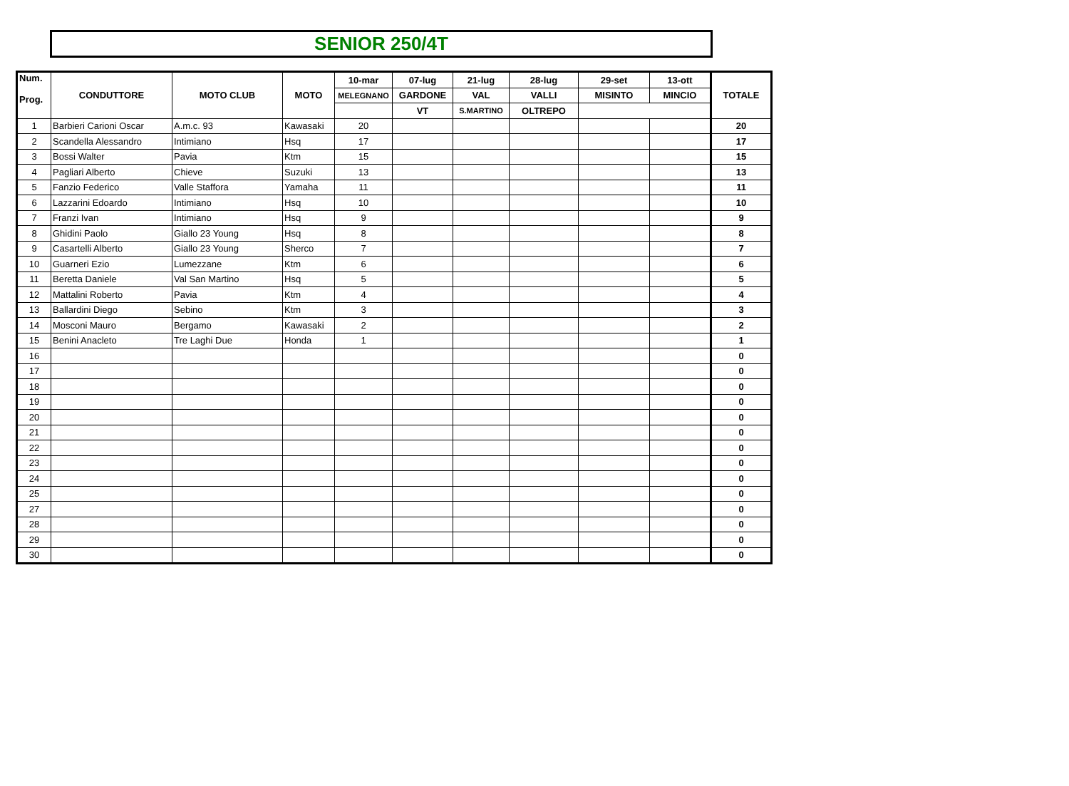SENIOR 250/4T
| Num. Prog. | CONDUTTORE | MOTO CLUB | MOTO | 10-mar | 07-lug | 21-lug | 28-lug | 29-set | 13-ott | TOTALE |
| --- | --- | --- | --- | --- | --- | --- | --- | --- | --- | --- |
| | | | | MELEGNANO | GARDONE | VAL | VALLI | MISINTO | MINCIO | |
| | | | | | VT | S.MARTINO | OLTREPO | | | |
| 1 | Barbieri Carioni Oscar | A.m.c. 93 | Kawasaki | 20 | | | | | | 20 |
| 2 | Scandella Alessandro | Intimiano | Hsq | 17 | | | | | | 17 |
| 3 | Bossi Walter | Pavia | Ktm | 15 | | | | | | 15 |
| 4 | Pagliari Alberto | Chieve | Suzuki | 13 | | | | | | 13 |
| 5 | Fanzio Federico | Valle Staffora | Yamaha | 11 | | | | | | 11 |
| 6 | Lazzarini Edoardo | Intimiano | Hsq | 10 | | | | | | 10 |
| 7 | Franzi Ivan | Intimiano | Hsq | 9 | | | | | | 9 |
| 8 | Ghidini Paolo | Giallo 23 Young | Hsq | 8 | | | | | | 8 |
| 9 | Casartelli Alberto | Giallo 23 Young | Sherco | 7 | | | | | | 7 |
| 10 | Guarneri Ezio | Lumezzane | Ktm | 6 | | | | | | 6 |
| 11 | Beretta Daniele | Val San Martino | Hsq | 5 | | | | | | 5 |
| 12 | Mattalini Roberto | Pavia | Ktm | 4 | | | | | | 4 |
| 13 | Ballardini Diego | Sebino | Ktm | 3 | | | | | | 3 |
| 14 | Mosconi Mauro | Bergamo | Kawasaki | 2 | | | | | | 2 |
| 15 | Benini Anacleto | Tre Laghi Due | Honda | 1 | | | | | | 1 |
| 16 | | | | | | | | | | 0 |
| 17 | | | | | | | | | | 0 |
| 18 | | | | | | | | | | 0 |
| 19 | | | | | | | | | | 0 |
| 20 | | | | | | | | | | 0 |
| 21 | | | | | | | | | | 0 |
| 22 | | | | | | | | | | 0 |
| 23 | | | | | | | | | | 0 |
| 24 | | | | | | | | | | 0 |
| 25 | | | | | | | | | | 0 |
| 27 | | | | | | | | | | 0 |
| 28 | | | | | | | | | | 0 |
| 29 | | | | | | | | | | 0 |
| 30 | | | | | | | | | | 0 |